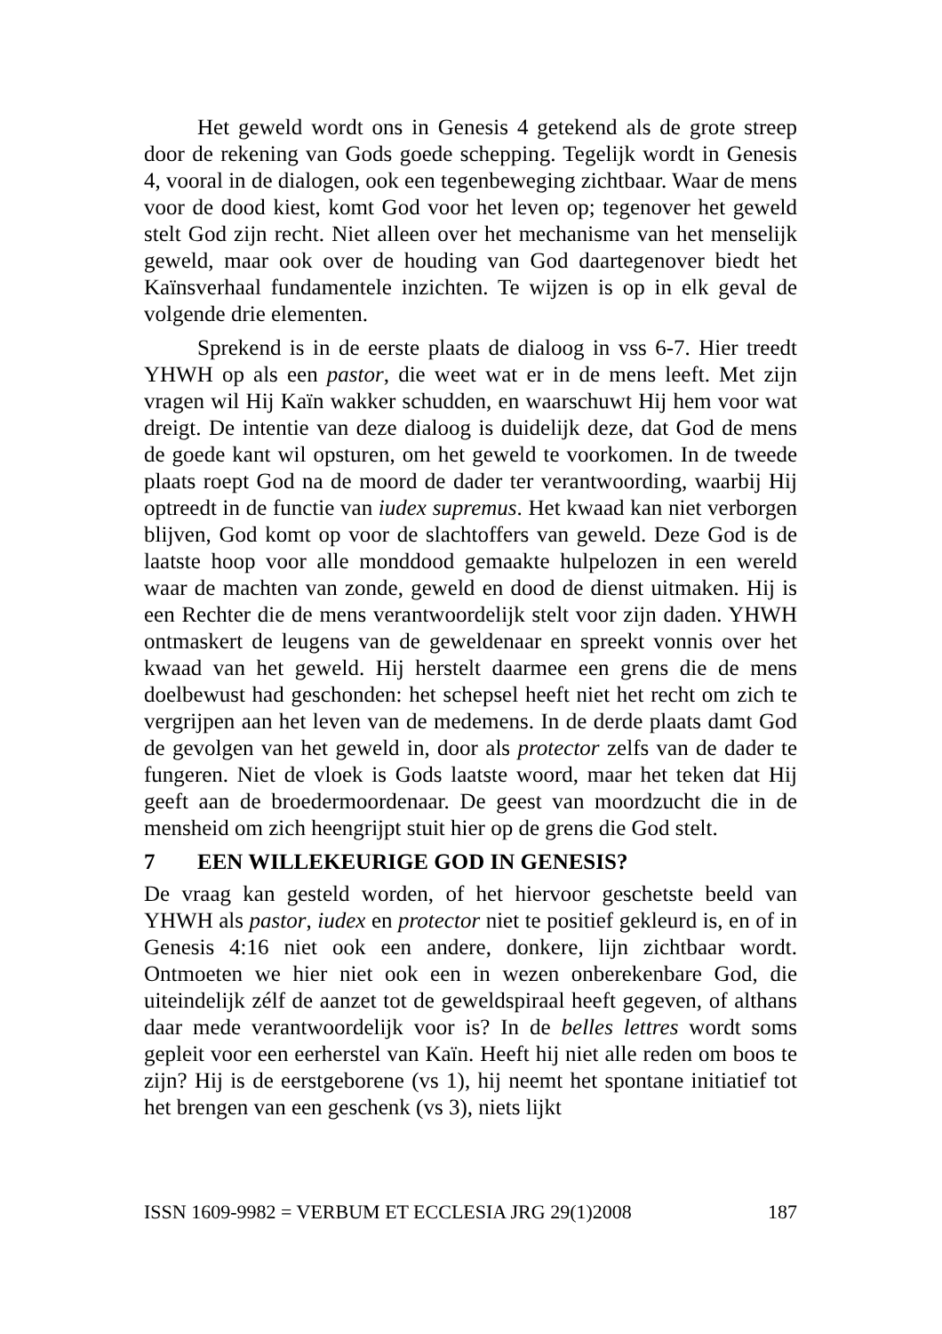Het geweld wordt ons in Genesis 4 getekend als de grote streep door de rekening van Gods goede schepping. Tegelijk wordt in Genesis 4, vooral in de dialogen, ook een tegenbeweging zichtbaar. Waar de mens voor de dood kiest, komt God voor het leven op; tegenover het geweld stelt God zijn recht. Niet alleen over het mechanisme van het menselijk geweld, maar ook over de houding van God daartegenover biedt het Kaïnsverhaal fundamentele inzichten. Te wijzen is op in elk geval de volgende drie elementen.
Sprekend is in de eerste plaats de dialoog in vss 6-7. Hier treedt YHWH op als een pastor, die weet wat er in de mens leeft. Met zijn vragen wil Hij Kaïn wakker schudden, en waarschuwt Hij hem voor wat dreigt. De intentie van deze dialoog is duidelijk deze, dat God de mens de goede kant wil opsturen, om het geweld te voorkomen. In de tweede plaats roept God na de moord de dader ter verantwoording, waarbij Hij optreedt in de functie van iudex supremus. Het kwaad kan niet verborgen blijven, God komt op voor de slachtoffers van geweld. Deze God is de laatste hoop voor alle monddood gemaakte hulpelozen in een wereld waar de machten van zonde, geweld en dood de dienst uitmaken. Hij is een Rechter die de mens verantwoordelijk stelt voor zijn daden. YHWH ontmaskert de leugens van de geweldenaar en spreekt vonnis over het kwaad van het geweld. Hij herstelt daarmee een grens die de mens doelbewust had geschonden: het schepsel heeft niet het recht om zich te vergrijpen aan het leven van de medemens. In de derde plaats damt God de gevolgen van het geweld in, door als protector zelfs van de dader te fungeren. Niet de vloek is Gods laatste woord, maar het teken dat Hij geeft aan de broedermoordenaar. De geest van moordzucht die in de mensheid om zich heengrijpt stuit hier op de grens die God stelt.
7 EEN WILLEKEURIGE GOD IN GENESIS?
De vraag kan gesteld worden, of het hiervoor geschetste beeld van YHWH als pastor, iudex en protector niet te positief gekleurd is, en of in Genesis 4:16 niet ook een andere, donkere, lijn zichtbaar wordt. Ontmoeten we hier niet ook een in wezen onberekenbare God, die uiteindelijk zélf de aanzet tot de geweldspiraal heeft gegeven, of althans daar mede verantwoordelijk voor is? In de belles lettres wordt soms gepleit voor een eerherstel van Kaïn. Heeft hij niet alle reden om boos te zijn? Hij is de eerstgeborene (vs 1), hij neemt het spontane initiatief tot het brengen van een geschenk (vs 3), niets lijkt
ISSN 1609-9982 = VERBUM ET ECCLESIA JRG 29(1)2008 187